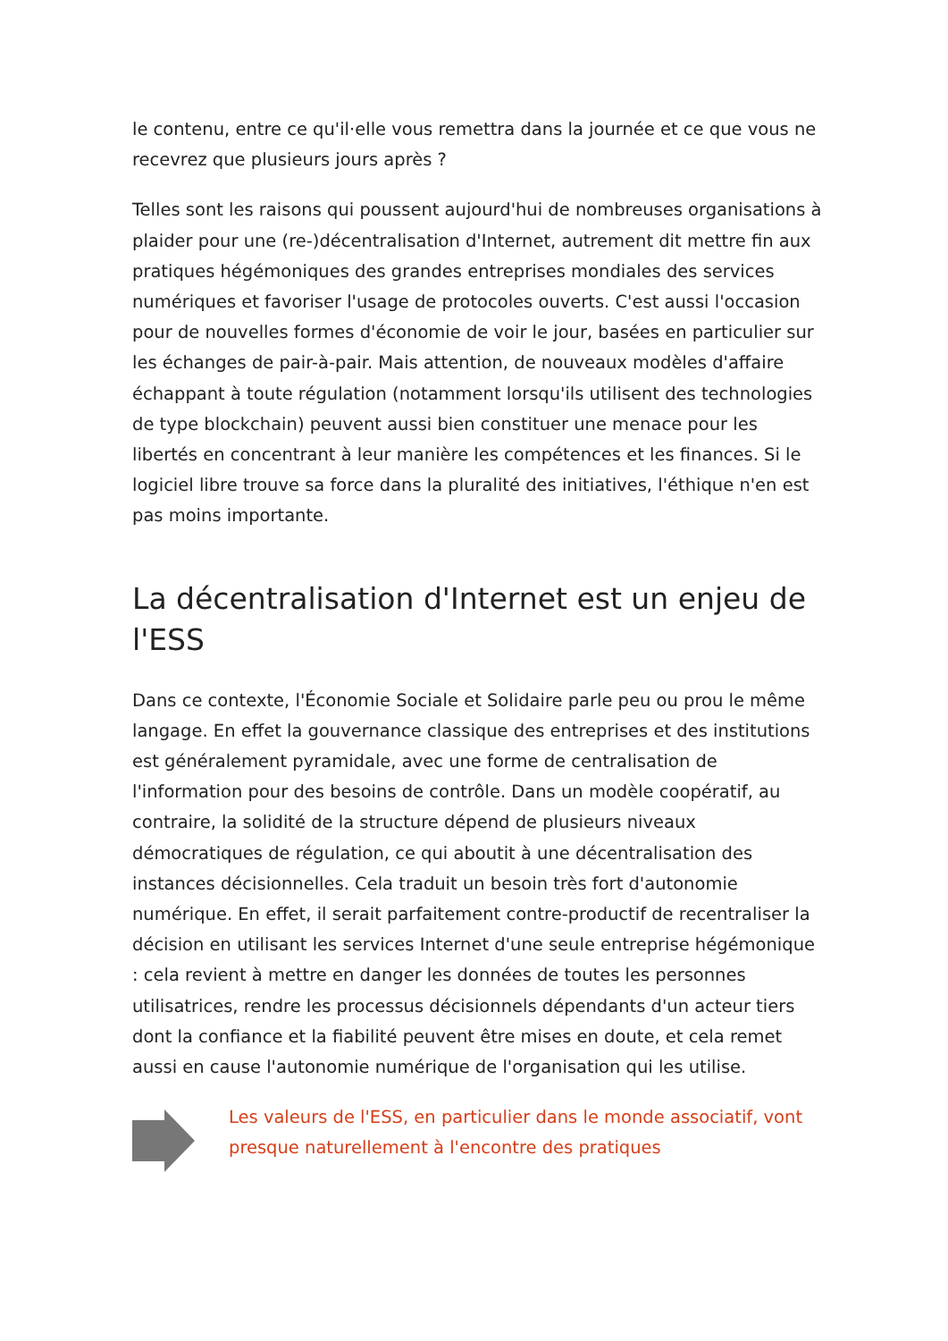le contenu, entre ce qu'il·elle vous remettra dans la journée et ce que vous ne recevrez que plusieurs jours après ?
Telles sont les raisons qui poussent aujourd'hui de nombreuses organisations à plaider pour une (re-)décentralisation d'Internet, autrement dit mettre fin aux pratiques hégémoniques des grandes entreprises mondiales des services numériques et favoriser l'usage de protocoles ouverts. C'est aussi l'occasion pour de nouvelles formes d'économie de voir le jour, basées en particulier sur les échanges de pair-à-pair. Mais attention, de nouveaux modèles d'affaire échappant à toute régulation (notamment lorsqu'ils utilisent des technologies de type blockchain) peuvent aussi bien constituer une menace pour les libertés en concentrant à leur manière les compétences et les finances. Si le logiciel libre trouve sa force dans la pluralité des initiatives, l'éthique n'en est pas moins importante.
La décentralisation d'Internet est un enjeu de l'ESS
Dans ce contexte, l'Économie Sociale et Solidaire parle peu ou prou le même langage. En effet la gouvernance classique des entreprises et des institutions est généralement pyramidale, avec une forme de centralisation de l'information pour des besoins de contrôle. Dans un modèle coopératif, au contraire, la solidité de la structure dépend de plusieurs niveaux démocratiques de régulation, ce qui aboutit à une décentralisation des instances décisionnelles. Cela traduit un besoin très fort d'autonomie numérique. En effet, il serait parfaitement contre-productif de recentraliser la décision en utilisant les services Internet d'une seule entreprise hégémonique : cela revient à mettre en danger les données de toutes les personnes utilisatrices, rendre les processus décisionnels dépendants d'un acteur tiers dont la confiance et la fiabilité peuvent être mises en doute, et cela remet aussi en cause l'autonomie numérique de l'organisation qui les utilise.
Les valeurs de l'ESS, en particulier dans le monde associatif, vont presque naturellement à l'encontre des pratiques